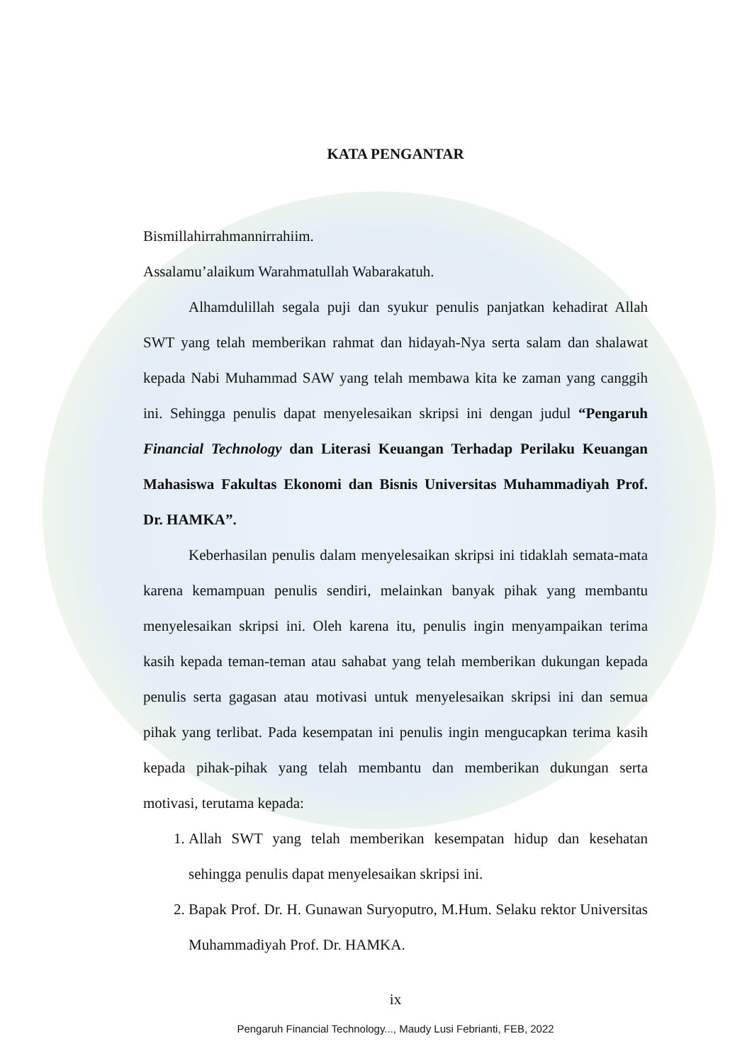KATA PENGANTAR
Bismillahirrahmannirrahiim.
Assalamu’alaikum Warahmatullah Wabarakatuh.
Alhamdulillah segala puji dan syukur penulis panjatkan kehadirat Allah SWT yang telah memberikan rahmat dan hidayah-Nya serta salam dan shalawat kepada Nabi Muhammad SAW yang telah membawa kita ke zaman yang canggih ini. Sehingga penulis dapat menyelesaikan skripsi ini dengan judul “Pengaruh Financial Technology dan Literasi Keuangan Terhadap Perilaku Keuangan Mahasiswa Fakultas Ekonomi dan Bisnis Universitas Muhammadiyah Prof. Dr. HAMKA”.
Keberhasilan penulis dalam menyelesaikan skripsi ini tidaklah semata-mata karena kemampuan penulis sendiri, melainkan banyak pihak yang membantu menyelesaikan skripsi ini. Oleh karena itu, penulis ingin menyampaikan terima kasih kepada teman-teman atau sahabat yang telah memberikan dukungan kepada penulis serta gagasan atau motivasi untuk menyelesaikan skripsi ini dan semua pihak yang terlibat. Pada kesempatan ini penulis ingin mengucapkan terima kasih kepada pihak-pihak yang telah membantu dan memberikan dukungan serta motivasi, terutama kepada:
1. Allah SWT yang telah memberikan kesempatan hidup dan kesehatan sehingga penulis dapat menyelesaikan skripsi ini.
2. Bapak Prof. Dr. H. Gunawan Suryoputro, M.Hum. Selaku rektor Universitas Muhammadiyah Prof. Dr. HAMKA.
ix
Pengaruh Financial Technology..., Maudy Lusi Febrianti, FEB, 2022